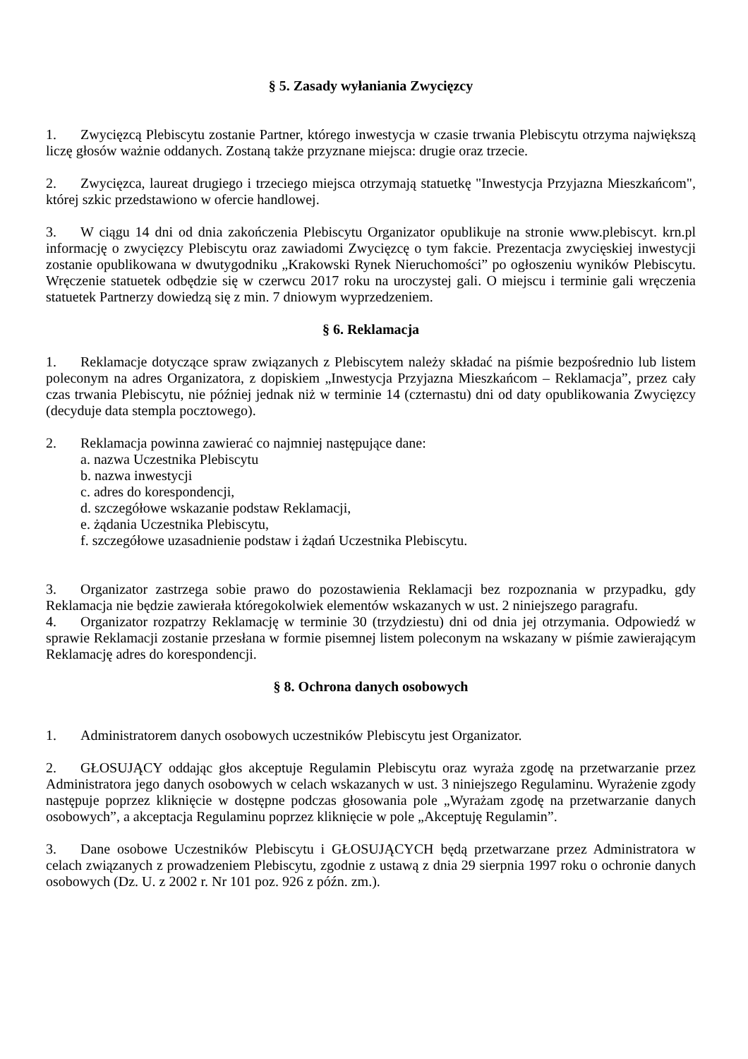§ 5. Zasady wyłaniania Zwycięzcy
1. Zwycięzcą Plebiscytu zostanie Partner, którego inwestycja w czasie trwania Plebiscytu otrzyma największą liczę głosów ważnie oddanych. Zostaną także przyznane miejsca: drugie oraz trzecie.
2. Zwycięzca, laureat drugiego i trzeciego miejsca otrzymają statuetkę "Inwestycja Przyjazna Mieszkańcom", której szkic przedstawiono w ofercie handlowej.
3. W ciągu 14 dni od dnia zakończenia Plebiscytu Organizator opublikuje na stronie www.plebiscyt. krn.pl informację o zwycięzcy Plebiscytu oraz zawiadomi Zwycięzcę o tym fakcie. Prezentacja zwycięskiej inwestycji zostanie opublikowana w dwutygodniku „Krakowski Rynek Nieruchomości” po ogłoszeniu wyników Plebiscytu. Wręczenie statuetek odbędzie się w czerwcu 2017 roku na uroczystej gali. O miejscu i terminie gali wręczenia statuetek Partnerzy dowiedzą się z min. 7 dniowym wyprzedzeniem.
§ 6. Reklamacja
1. Reklamacje dotyczące spraw związanych z Plebiscytem należy składać na piśmie bezpośrednio lub listem poleconym na adres Organizatora, z dopiskiem „Inwestycja Przyjazna Mieszkańcom – Reklamacja”, przez cały czas trwania Plebiscytu, nie później jednak niż w terminie 14 (czternastu) dni od daty opublikowania Zwycięzcy (decyduje data stempla pocztowego).
2. Reklamacja powinna zawierać co najmniej następujące dane:
a. nazwa Uczestnika Plebiscytu
b. nazwa inwestycji
c. adres do korespondencji,
d. szczegółowe wskazanie podstaw Reklamacji,
e. żądania Uczestnika Plebiscytu,
f. szczegółowe uzasadnienie podstaw i żądań Uczestnika Plebiscytu.
3. Organizator zastrzega sobie prawo do pozostawienia Reklamacji bez rozpoznania w przypadku, gdy Reklamacja nie będzie zawierała któregokolwiek elementów wskazanych w ust. 2 niniejszego paragrafu.
4. Organizator rozpatrzy Reklamację w terminie 30 (trzydziestu) dni od dnia jej otrzymania. Odpowiedź w sprawie Reklamacji zostanie przesłana w formie pisemnej listem poleconym na wskazany w piśmie zawierającym Reklamację adres do korespondencji.
§ 8. Ochrona danych osobowych
1. Administratorem danych osobowych uczestników Plebiscytu jest Organizator.
2. GŁOSUJĄCY oddając głos akceptuje Regulamin Plebiscytu oraz wyraża zgodę na przetwarzanie przez Administratora jego danych osobowych w celach wskazanych w ust. 3 niniejszego Regulaminu. Wyrażenie zgody następuje poprzez kliknięcie w dostępne podczas głosowania pole „Wyrażam zgodę na przetwarzanie danych osobowych”, a akceptacja Regulaminu poprzez kliknięcie w pole „Akceptuję Regulamin”.
3. Dane osobowe Uczestników Plebiscytu i GŁOSUJĄCYCH będą przetwarzane przez Administratora w celach związanych z prowadzeniem Plebiscytu, zgodnie z ustawą z dnia 29 sierpnia 1997 roku o ochronie danych osobowych (Dz. U. z 2002 r. Nr 101 poz. 926 z późn. zm.).